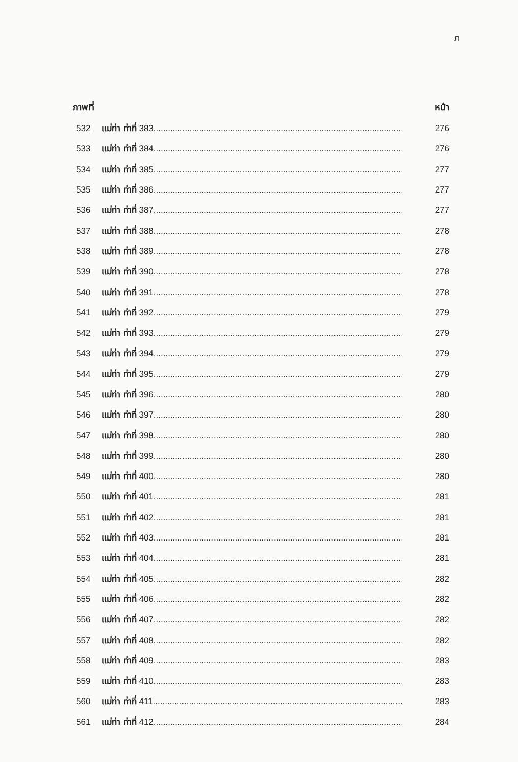ภ
ภาพที่ หน้า
532 แม่ท่า ท่าที่ 383.......................................................................................................... 276
533 แม่ท่า ท่าที่ 384.......................................................................................................... 276
534 แม่ท่า ท่าที่ 385.......................................................................................................... 277
535 แม่ท่า ท่าที่ 386.......................................................................................................... 277
536 แม่ท่า ท่าที่ 387.......................................................................................................... 277
537 แม่ท่า ท่าที่ 388.......................................................................................................... 278
538 แม่ท่า ท่าที่ 389.......................................................................................................... 278
539 แม่ท่า ท่าที่ 390.......................................................................................................... 278
540 แม่ท่า ท่าที่ 391.......................................................................................................... 278
541 แม่ท่า ท่าที่ 392.......................................................................................................... 279
542 แม่ท่า ท่าที่ 393.......................................................................................................... 279
543 แม่ท่า ท่าที่ 394.......................................................................................................... 279
544 แม่ท่า ท่าที่ 395.......................................................................................................... 279
545 แม่ท่า ท่าที่ 396.......................................................................................................... 280
546 แม่ท่า ท่าที่ 397.......................................................................................................... 280
547 แม่ท่า ท่าที่ 398.......................................................................................................... 280
548 แม่ท่า ท่าที่ 399.......................................................................................................... 280
549 แม่ท่า ท่าที่ 400.......................................................................................................... 280
550 แม่ท่า ท่าที่ 401.......................................................................................................... 281
551 แม่ท่า ท่าที่ 402.......................................................................................................... 281
552 แม่ท่า ท่าที่ 403.......................................................................................................... 281
553 แม่ท่า ท่าที่ 404.......................................................................................................... 281
554 แม่ท่า ท่าที่ 405.......................................................................................................... 282
555 แม่ท่า ท่าที่ 406.......................................................................................................... 282
556 แม่ท่า ท่าที่ 407.......................................................................................................... 282
557 แม่ท่า ท่าที่ 408.......................................................................................................... 282
558 แม่ท่า ท่าที่ 409.......................................................................................................... 283
559 แม่ท่า ท่าที่ 410.......................................................................................................... 283
560 แม่ท่า ท่าที่ 411.......................................................................................................... 283
561 แม่ท่า ท่าที่ 412.......................................................................................................... 284